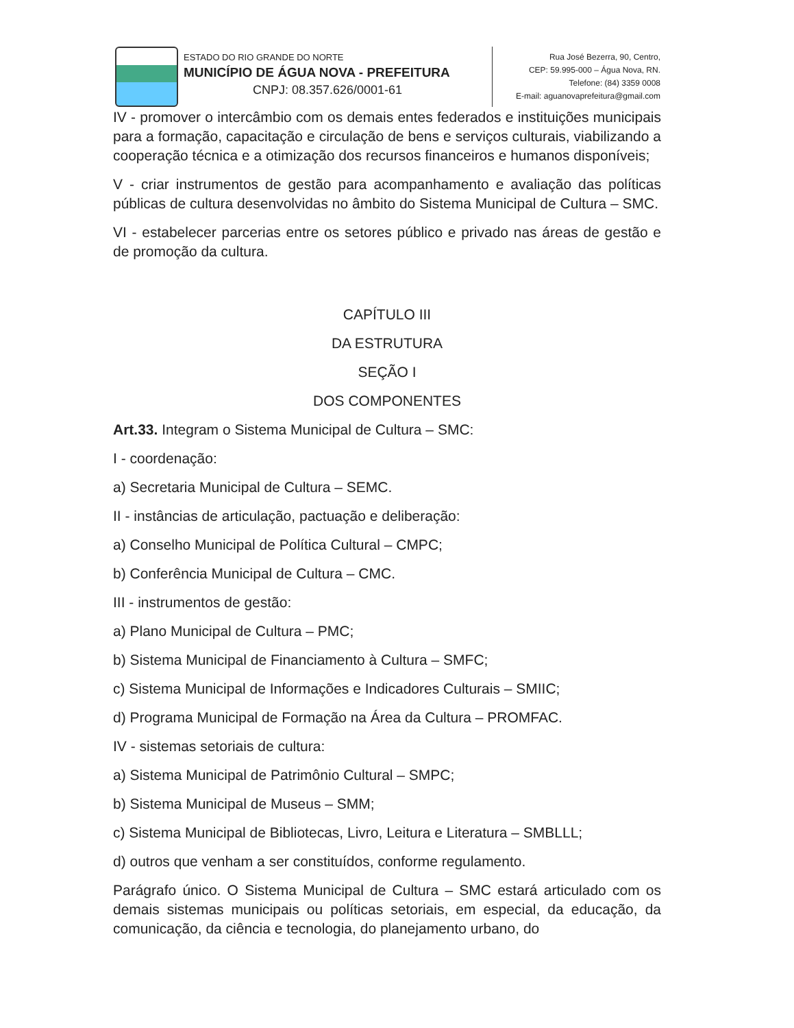ESTADO DO RIO GRANDE DO NORTE
MUNICÍPIO DE ÁGUA NOVA - PREFEITURA
CNPJ: 08.357.626/0001-61
Rua José Bezerra, 90, Centro,
CEP: 59.995-000 – Água Nova, RN.
Telefone: (84) 3359 0008
E-mail: aguanovaprefeitura@gmail.com
IV - promover o intercâmbio com os demais entes federados e instituições municipais para a formação, capacitação e circulação de bens e serviços culturais, viabilizando a cooperação técnica e a otimização dos recursos financeiros e humanos disponíveis;
V - criar instrumentos de gestão para acompanhamento e avaliação das políticas públicas de cultura desenvolvidas no âmbito do Sistema Municipal de Cultura – SMC.
VI - estabelecer parcerias entre os setores público e privado nas áreas de gestão e de promoção da cultura.
CAPÍTULO III
DA ESTRUTURA
SEÇÃO I
DOS COMPONENTES
Art.33. Integram o Sistema Municipal de Cultura – SMC:
I - coordenação:
a) Secretaria Municipal de Cultura – SEMC.
II - instâncias de articulação, pactuação e deliberação:
a) Conselho Municipal de Política Cultural – CMPC;
b) Conferência Municipal de Cultura – CMC.
III - instrumentos de gestão:
a) Plano Municipal de Cultura – PMC;
b) Sistema Municipal de Financiamento à Cultura – SMFC;
c) Sistema Municipal de Informações e Indicadores Culturais – SMIIC;
d) Programa Municipal de Formação na Área da Cultura – PROMFAC.
IV - sistemas setoriais de cultura:
a) Sistema Municipal de Patrimônio Cultural – SMPC;
b) Sistema Municipal de Museus – SMM;
c) Sistema Municipal de Bibliotecas, Livro, Leitura e Literatura – SMBLLL;
d) outros que venham a ser constituídos, conforme regulamento.
Parágrafo único. O Sistema Municipal de Cultura – SMC estará articulado com os demais sistemas municipais ou políticas setoriais, em especial, da educação, da comunicação, da ciência e tecnologia, do planejamento urbano, do